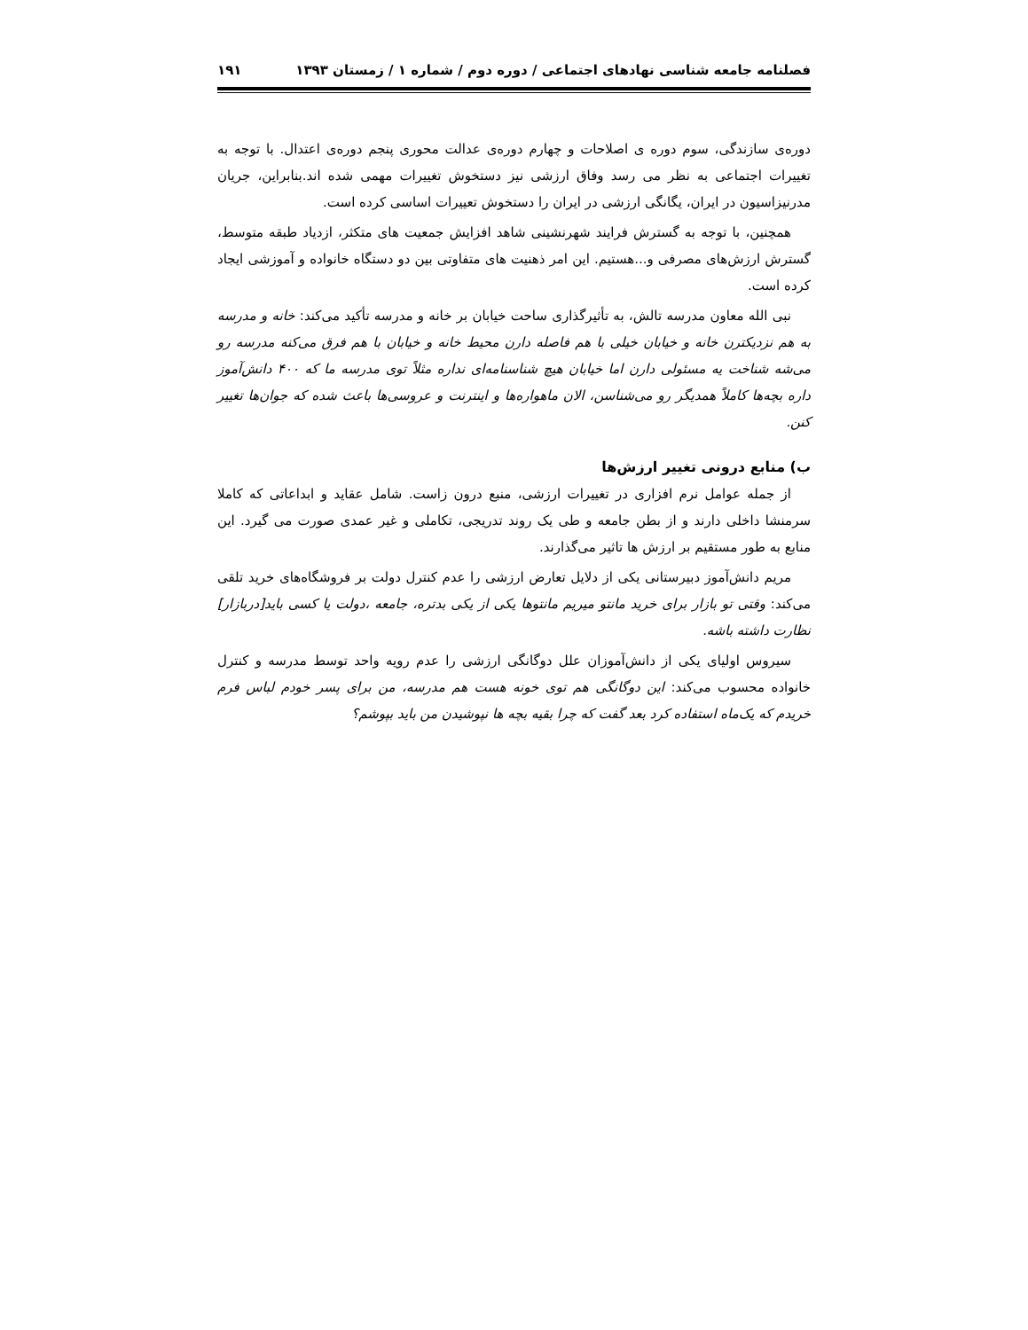فصلنامه جامعه شناسی نهادهای اجتماعی / دوره دوم / شماره ۱ / زمستان ۱۳۹۳ ۱۹۱
دوره‌ی سازندگی، سوم دوره ی اصلاحات و چهارم دوره‌ی عدالت محوری پنجم دوره‌ی اعتدال. با توجه به تغییرات اجتماعی به نظر می رسد وفاق ارزشی نیز دستخوش تغییرات مهمی شده اند.بنابراین، جریان مدرنیزاسیون در ایران، یگانگی ارزشی در ایران را دستخوش تعییرات اساسی کرده است.
همچنین، با توجه به گسترش فرایند شهرنشینی شاهد افزایش جمعیت های متکثر، ازدیاد طبقه متوسط، گسترش ارزش‌های مصرفی و...هستیم. این امر ذهنیت های متفاوتی بین دو دستگاه خانواده و آموزشی ایجاد کرده است.
نبی الله معاون مدرسه تالش، به تأثیرگذاری ساحت خیابان بر خانه و مدرسه تأکید می‌کند: خانه و مدرسه به هم نزدیکترن خانه و خیابان خیلی با هم فاصله دارن محیط خانه و خیابان با هم فرق می‌کنه مدرسه رو می‌شه شناخت یه مسئولی دارن اما خیابان هیچ شناسنامه‌ای نداره مثلاً توی مدرسه ما که ۴۰۰ دانش‌آموز داره بچه‌ها کاملاً همدیگر رو می‌شناسن، الان ماهواره‌ها و اینترنت و عروسی‌ها باعث شده که جوان‌ها تغییر کنن.
ب) منابع درونی تغییر ارزش‌ها
از جمله عوامل نرم افزاری در تغییرات ارزشی، منبع درون زاست. شامل عقاید و ابداعاتی که کاملا سرمنشا داخلی دارند و از بطن جامعه و طی یک روند تدریجی، تکاملی و غیر عمدی صورت می گیرد. این منابع به طور مستقیم بر ارزش ها تاثیر می‌گذارند.
مریم دانش‌آموز دبیرستانی یکی از دلایل تعارض ارزشی را عدم کنترل دولت بر فروشگاه‌های خرید تلقی می‌کند: وقتی تو بازار برای خرید مانتو میریم مانتوها یکی از یکی بدتره، جامعه ،دولت یا کسی باید[دربازار] نظارت داشته باشه.
سیروس اولیای یکی از دانش‌آموزان علل دوگانگی ارزشی را عدم رویه واحد توسط مدرسه و کنترل خانواده محسوب می‌کند: این دوگانگی هم توی خونه هست هم مدرسه، من برای پسر خودم لباس فرم خریدم که یک‌ماه استفاده کرد بعد گفت که چرا بقیه بچه ها نپوشیدن من باید بپوشم؟